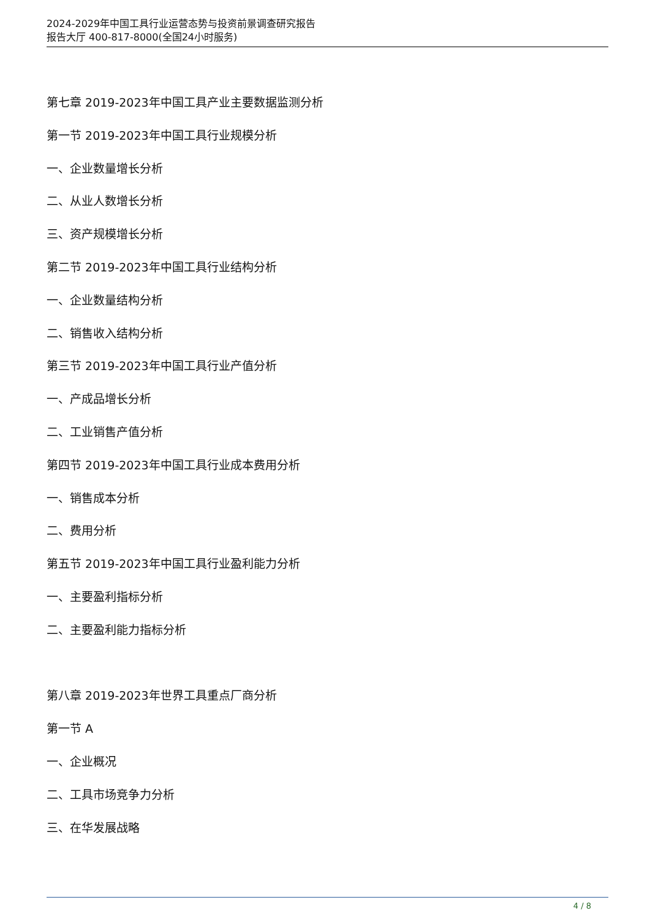2024-2029年中国工具行业运营态势与投资前景调查研究报告
报告大厅 400-817-8000(全国24小时服务)
第七章 2019-2023年中国工具产业主要数据监测分析
第一节 2019-2023年中国工具行业规模分析
一、企业数量增长分析
二、从业人数增长分析
三、资产规模增长分析
第二节 2019-2023年中国工具行业结构分析
一、企业数量结构分析
二、销售收入结构分析
第三节 2019-2023年中国工具行业产值分析
一、产成品增长分析
二、工业销售产值分析
第四节 2019-2023年中国工具行业成本费用分析
一、销售成本分析
二、费用分析
第五节 2019-2023年中国工具行业盈利能力分析
一、主要盈利指标分析
二、主要盈利能力指标分析
第八章 2019-2023年世界工具重点厂商分析
第一节 A
一、企业概况
二、工具市场竞争力分析
三、在华发展战略
4 / 8